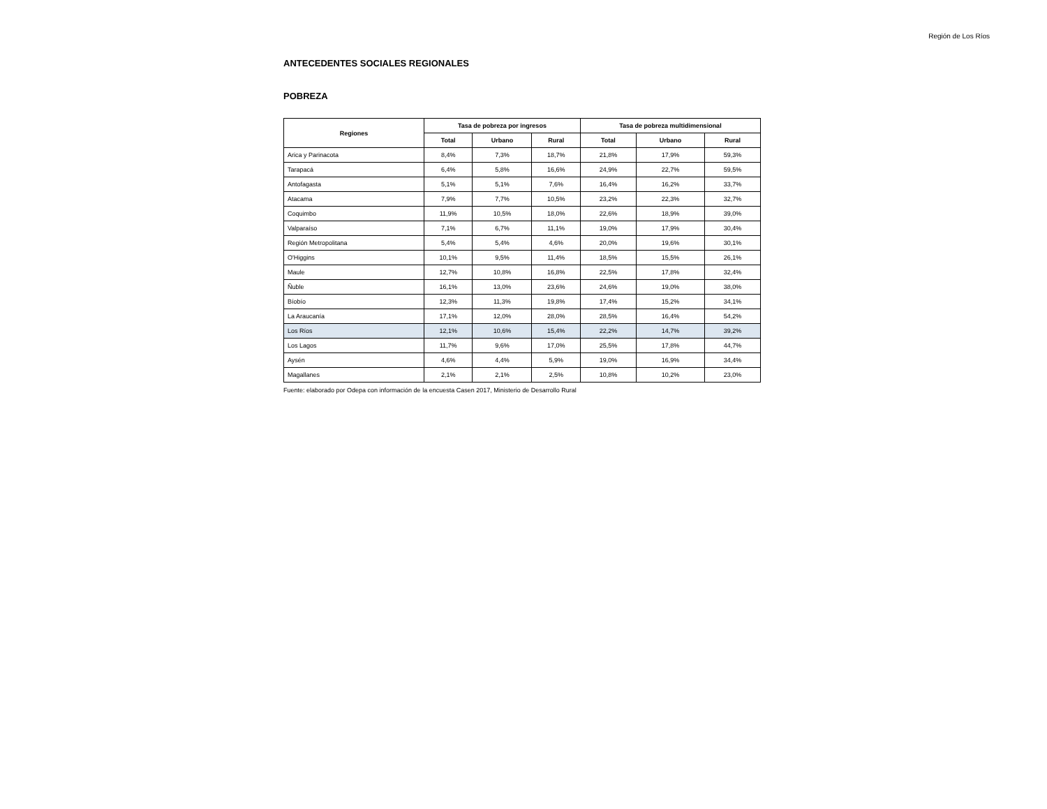Región de Los Ríos
ANTECEDENTES SOCIALES REGIONALES
POBREZA
| Regiones | Tasa de pobreza por ingresos | | | Tasa de pobreza multidimensional | | |
| --- | --- | --- | --- | --- | --- | --- |
| | Total | Urbano | Rural | Total | Urbano | Rural |
| Arica y Parinacota | 8,4% | 7,3% | 18,7% | 21,8% | 17,9% | 59,3% |
| Tarapacá | 6,4% | 5,8% | 16,6% | 24,9% | 22,7% | 59,5% |
| Antofagasta | 5,1% | 5,1% | 7,6% | 16,4% | 16,2% | 33,7% |
| Atacama | 7,9% | 7,7% | 10,5% | 23,2% | 22,3% | 32,7% |
| Coquimbo | 11,9% | 10,5% | 18,0% | 22,6% | 18,9% | 39,0% |
| Valparaíso | 7,1% | 6,7% | 11,1% | 19,0% | 17,9% | 30,4% |
| Región Metropolitana | 5,4% | 5,4% | 4,6% | 20,0% | 19,6% | 30,1% |
| O'Higgins | 10,1% | 9,5% | 11,4% | 18,5% | 15,5% | 26,1% |
| Maule | 12,7% | 10,8% | 16,8% | 22,5% | 17,8% | 32,4% |
| Ñuble | 16,1% | 13,0% | 23,6% | 24,6% | 19,0% | 38,0% |
| Bíobío | 12,3% | 11,3% | 19,8% | 17,4% | 15,2% | 34,1% |
| La Araucanía | 17,1% | 12,0% | 28,0% | 28,5% | 16,4% | 54,2% |
| Los Ríos | 12,1% | 10,6% | 15,4% | 22,2% | 14,7% | 39,2% |
| Los Lagos | 11,7% | 9,6% | 17,0% | 25,5% | 17,8% | 44,7% |
| Aysén | 4,6% | 4,4% | 5,9% | 19,0% | 16,9% | 34,4% |
| Magallanes | 2,1% | 2,1% | 2,5% | 10,8% | 10,2% | 23,0% |
Fuente: elaborado por Odepa con información de la encuesta Casen 2017, Ministerio de Desarrollo Rural